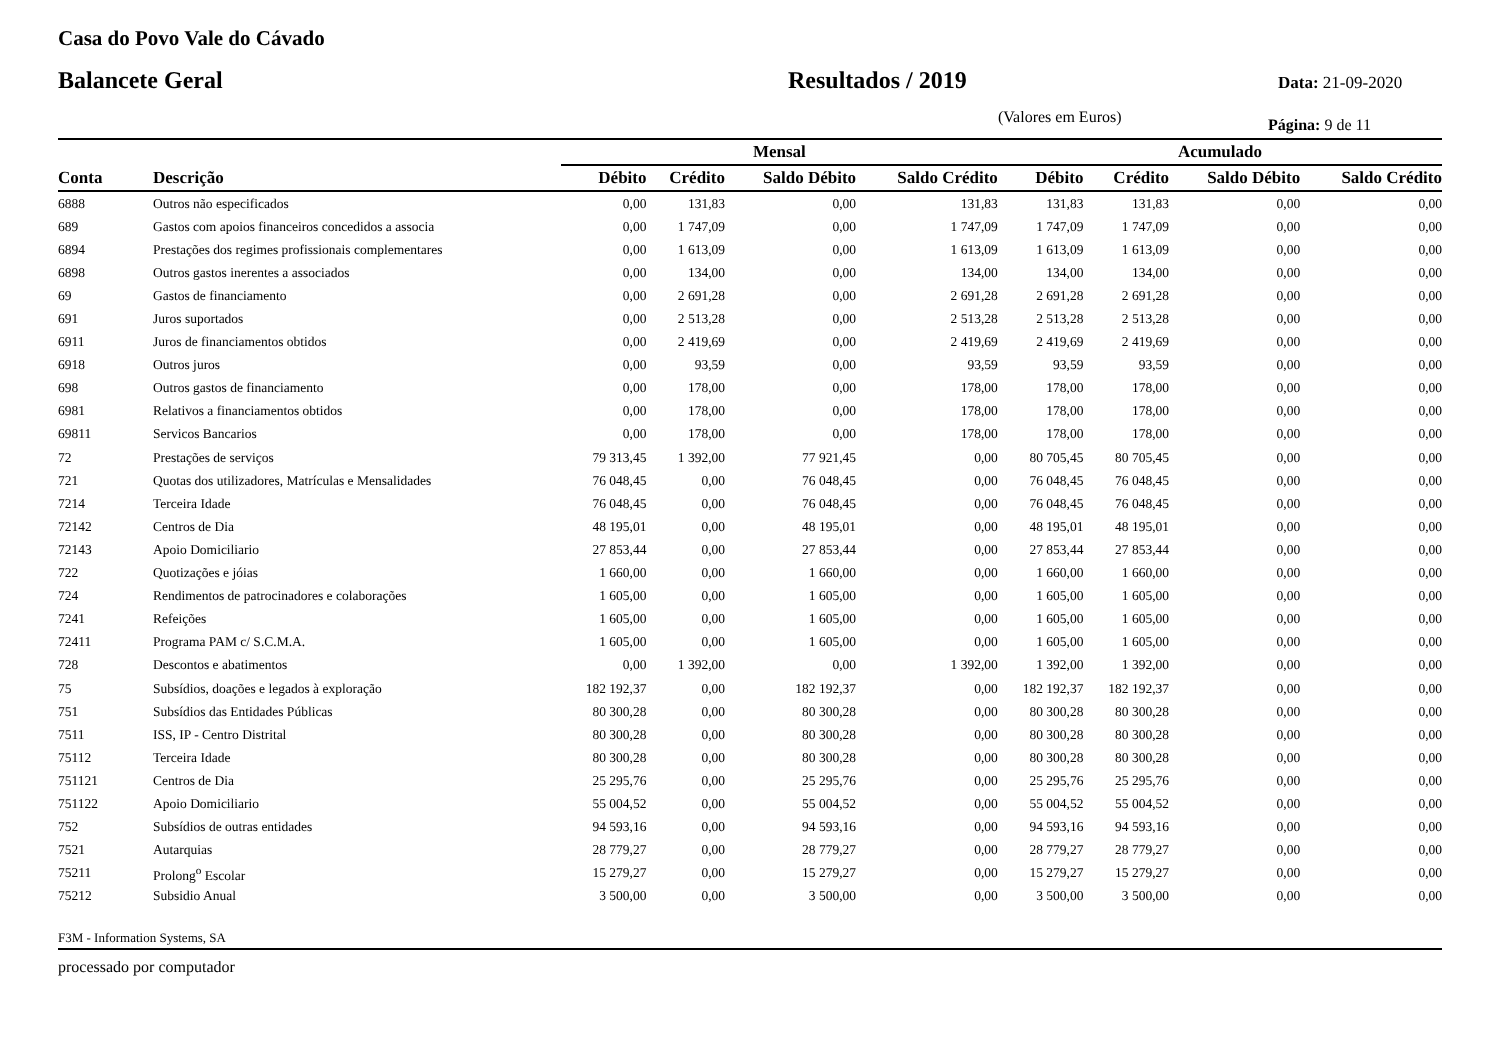Casa do Povo Vale do Cávado
Balancete Geral Resultados / 2019
Data: 21-09-2020
(Valores em Euros)
Página: 9 de 11
| | | Mensal | | | | Acumulado | | | |
| --- | --- | --- | --- | --- | --- | --- | --- | --- | --- |
| Conta | Descrição | Débito | Crédito | Saldo Débito | Saldo Crédito | Débito | Crédito | Saldo Débito | Saldo Crédito |
| 6888 | Outros não especificados | 0,00 | 131,83 | 0,00 | 131,83 | 131,83 | 131,83 | 0,00 | 0,00 |
| 689 | Gastos com apoios financeiros concedidos a associa | 0,00 | 1 747,09 | 0,00 | 1 747,09 | 1 747,09 | 1 747,09 | 0,00 | 0,00 |
| 6894 | Prestações dos regimes profissionais complementares | 0,00 | 1 613,09 | 0,00 | 1 613,09 | 1 613,09 | 1 613,09 | 0,00 | 0,00 |
| 6898 | Outros gastos inerentes a associados | 0,00 | 134,00 | 0,00 | 134,00 | 134,00 | 134,00 | 0,00 | 0,00 |
| 69 | Gastos de financiamento | 0,00 | 2 691,28 | 0,00 | 2 691,28 | 2 691,28 | 2 691,28 | 0,00 | 0,00 |
| 691 | Juros suportados | 0,00 | 2 513,28 | 0,00 | 2 513,28 | 2 513,28 | 2 513,28 | 0,00 | 0,00 |
| 6911 | Juros de financiamentos obtidos | 0,00 | 2 419,69 | 0,00 | 2 419,69 | 2 419,69 | 2 419,69 | 0,00 | 0,00 |
| 6918 | Outros juros | 0,00 | 93,59 | 0,00 | 93,59 | 93,59 | 93,59 | 0,00 | 0,00 |
| 698 | Outros gastos de financiamento | 0,00 | 178,00 | 0,00 | 178,00 | 178,00 | 178,00 | 0,00 | 0,00 |
| 6981 | Relativos a financiamentos obtidos | 0,00 | 178,00 | 0,00 | 178,00 | 178,00 | 178,00 | 0,00 | 0,00 |
| 69811 | Servicos Bancarios | 0,00 | 178,00 | 0,00 | 178,00 | 178,00 | 178,00 | 0,00 | 0,00 |
| 72 | Prestações de serviços | 79 313,45 | 1 392,00 | 77 921,45 | 0,00 | 80 705,45 | 80 705,45 | 0,00 | 0,00 |
| 721 | Quotas dos utilizadores, Matrículas e Mensalidades | 76 048,45 | 0,00 | 76 048,45 | 0,00 | 76 048,45 | 76 048,45 | 0,00 | 0,00 |
| 7214 | Terceira Idade | 76 048,45 | 0,00 | 76 048,45 | 0,00 | 76 048,45 | 76 048,45 | 0,00 | 0,00 |
| 72142 | Centros de Dia | 48 195,01 | 0,00 | 48 195,01 | 0,00 | 48 195,01 | 48 195,01 | 0,00 | 0,00 |
| 72143 | Apoio Domiciliario | 27 853,44 | 0,00 | 27 853,44 | 0,00 | 27 853,44 | 27 853,44 | 0,00 | 0,00 |
| 722 | Quotizações e jóias | 1 660,00 | 0,00 | 1 660,00 | 0,00 | 1 660,00 | 1 660,00 | 0,00 | 0,00 |
| 724 | Rendimentos de patrocinadores e colaborações | 1 605,00 | 0,00 | 1 605,00 | 0,00 | 1 605,00 | 1 605,00 | 0,00 | 0,00 |
| 7241 | Refeições | 1 605,00 | 0,00 | 1 605,00 | 0,00 | 1 605,00 | 1 605,00 | 0,00 | 0,00 |
| 72411 | Programa PAM c/ S.C.M.A. | 1 605,00 | 0,00 | 1 605,00 | 0,00 | 1 605,00 | 1 605,00 | 0,00 | 0,00 |
| 728 | Descontos e abatimentos | 0,00 | 1 392,00 | 0,00 | 1 392,00 | 1 392,00 | 1 392,00 | 0,00 | 0,00 |
| 75 | Subsídios, doações e legados à exploração | 182 192,37 | 0,00 | 182 192,37 | 0,00 | 182 192,37 | 182 192,37 | 0,00 | 0,00 |
| 751 | Subsídios das Entidades Públicas | 80 300,28 | 0,00 | 80 300,28 | 0,00 | 80 300,28 | 80 300,28 | 0,00 | 0,00 |
| 7511 | ISS, IP - Centro Distrital | 80 300,28 | 0,00 | 80 300,28 | 0,00 | 80 300,28 | 80 300,28 | 0,00 | 0,00 |
| 75112 | Terceira Idade | 80 300,28 | 0,00 | 80 300,28 | 0,00 | 80 300,28 | 80 300,28 | 0,00 | 0,00 |
| 751121 | Centros de Dia | 25 295,76 | 0,00 | 25 295,76 | 0,00 | 25 295,76 | 25 295,76 | 0,00 | 0,00 |
| 751122 | Apoio Domiciliario | 55 004,52 | 0,00 | 55 004,52 | 0,00 | 55 004,52 | 55 004,52 | 0,00 | 0,00 |
| 752 | Subsídios de outras entidades | 94 593,16 | 0,00 | 94 593,16 | 0,00 | 94 593,16 | 94 593,16 | 0,00 | 0,00 |
| 7521 | Autarquias | 28 779,27 | 0,00 | 28 779,27 | 0,00 | 28 779,27 | 28 779,27 | 0,00 | 0,00 |
| 75211 | Prolong<sup>o</sup> Escolar | 15 279,27 | 0,00 | 15 279,27 | 0,00 | 15 279,27 | 15 279,27 | 0,00 | 0,00 |
| 75212 | Subsidio Anual | 3 500,00 | 0,00 | 3 500,00 | 0,00 | 3 500,00 | 3 500,00 | 0,00 | 0,00 |
F3M - Information Systems, SA
processado por computador